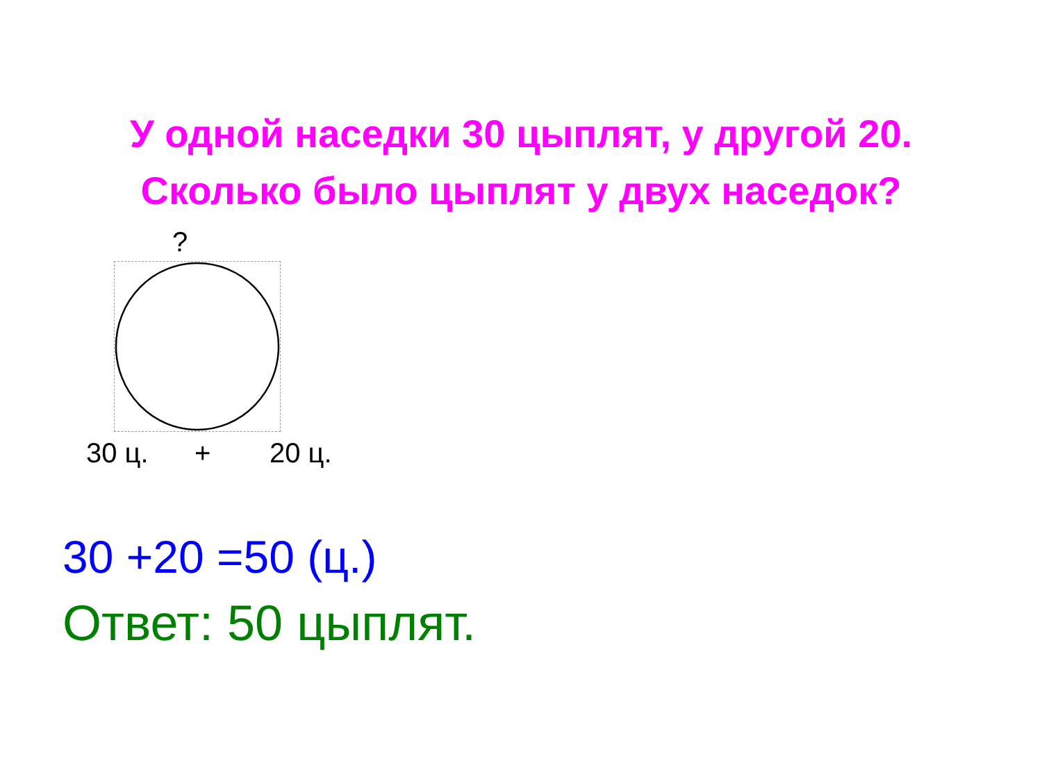У одной наседки 30 цыплят, у другой 20.
Сколько было цыплят у двух наседок?
?
30 ц. + 20 ц.
30 +20 =50 (ц.)
Ответ: 50 цыплят.